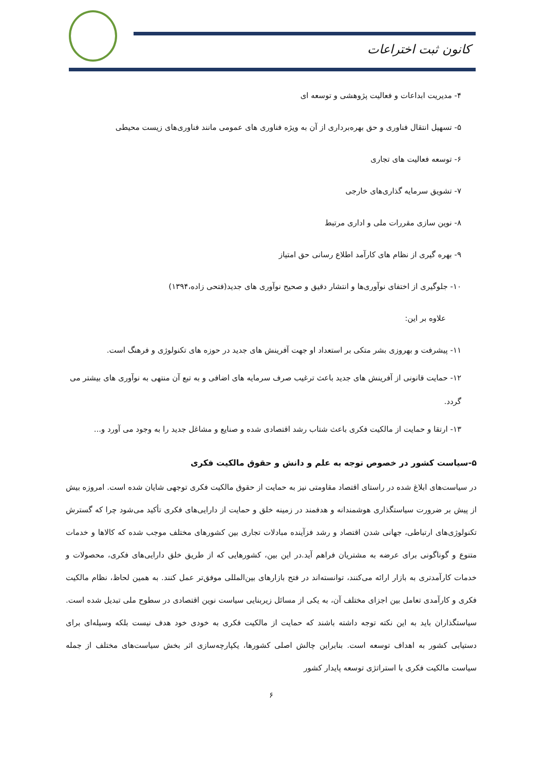کانون ثبت اختراعات
۴- مدیریت ابداعات و فعالیت پژوهشی و توسعه ای
۵- تسهیل انتقال فناوری و حق بهره‌برداری از آن به ویژه فناوری های عمومی مانند فناوری‌های زیست محیطی
۶- توسعه فعالیت های تجاری
۷- تشویق سرمایه گذاری‌های خارجی
۸- نوین سازی مقررات ملی و اداری مرتبط
۹- بهره گیری از نظام های کارآمد اطلاع رسانی حق امتیاز
۱۰- جلوگیری از اختفای نوآوری‌ها و انتشار دقیق و صحیح نوآوری های جدید(فتحی زاده،۱۳۹۴)
علاوه بر این:
۱۱- پیشرفت و بهروزی بشر متکی بر استعداد او جهت آفرینش های جدید در حوزه های تکنولوژی و فرهنگ است.
۱۲- حمایت قانونی از آفرینش های جدید باعث ترغیب صرف سرمایه های اضافی و به تبع آن منتهی به نوآوری های بیشتر می گردد.
۱۳- ارتقا و حمایت از مالکیت فکری باعث شتاب رشد اقتصادی شده و صنایع و مشاغل جدید را به وجود می آورد و...
۵-سیاست کشور در خصوص توجه به علم و دانش و حقوق مالکیت فکری
در سیاست‌های ابلاغ شده در راستای اقتصاد مقاومتی نیز به حمایت از حقوق مالکیت فکری توجهی شایان شده است. امروزه بیش از پیش بر ضرورت سیاستگذاری هوشمندانه و هدفمند در زمینه خلق و حمایت از دارایی‌های فکری تأکید می‌شود چرا که گسترش تکنولوژی‌های ارتباطی، جهانی شدن اقتصاد و رشد فزآینده مبادلات تجاری بین کشورهای مختلف موجب شده که کالاها و خدمات متنوع و گوناگونی برای عرضه به مشتریان فراهم آید.در این بین، کشورهایی که از طریق خلق دارایی‌های فکری، محصولات و خدمات کارآمدتری به بازار ارائه می‌کنند، توانسته‌اند در فتح بازارهای بین‌المللی موفق‌تر عمل کنند. به همین لحاظ، نظام مالکیت فکری و کارآمدی تعامل بین اجزای مختلف آن، به یکی از مسائل زیربنایی سیاست نوین اقتصادی در سطوح ملی تبدیل شده است. سیاستگذاران باید به این نکته توجه داشته باشند که حمایت از مالکیت فکری به خودی خود هدف نیست بلکه وسیله‌ای برای دستیابی کشور به اهداف توسعه است. بنابراین چالش اصلی کشورها، یکپارچه‌سازی اثر بخش سیاست‌های مختلف از جمله سیاست مالکیت فکری با استراتژی توسعه پایدار کشور
۶